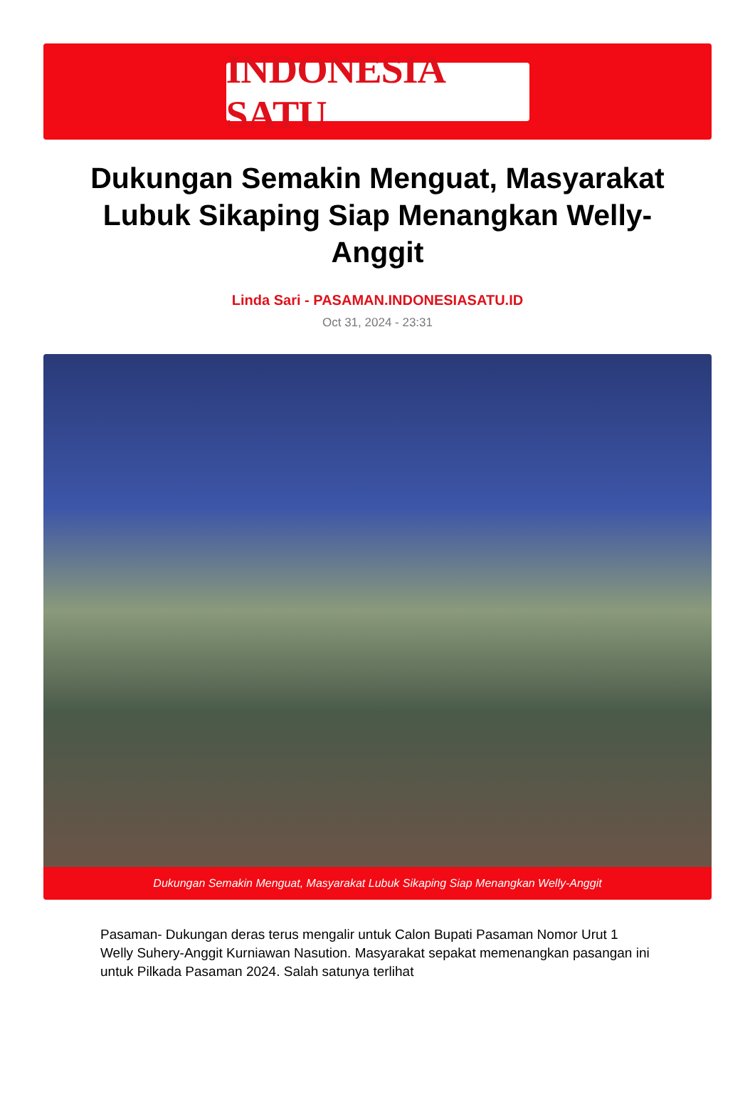INDONESIA SATU
Dukungan Semakin Menguat, Masyarakat Lubuk Sikaping Siap Menangkan Welly-Anggit
Linda Sari - PASAMAN.INDONESIASATU.ID
Oct 31, 2024 - 23:31
Dukungan Semakin Menguat, Masyarakat Lubuk Sikaping Siap Menangkan Welly-Anggit
Pasaman- Dukungan deras terus mengalir untuk Calon Bupati Pasaman Nomor Urut 1 Welly Suhery-Anggit Kurniawan Nasution. Masyarakat sepakat memenangkan pasangan ini untuk Pilkada Pasaman 2024. Salah satunya terlihat